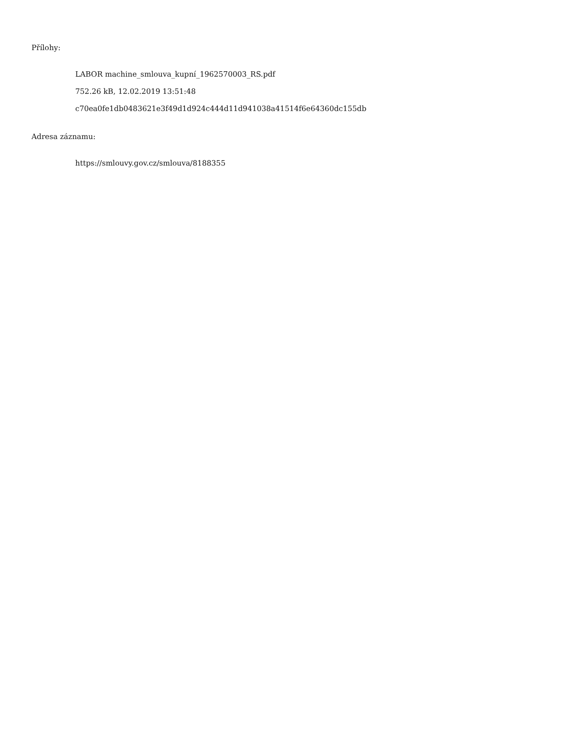Přílohy:
LABOR machine_smlouva_kupní_1962570003_RS.pdf
752.26 kB, 12.02.2019 13:51:48
c70ea0fe1db0483621e3f49d1d924c444d11d941038a41514f6e64360dc155db
Adresa záznamu:
https://smlouvy.gov.cz/smlouva/8188355